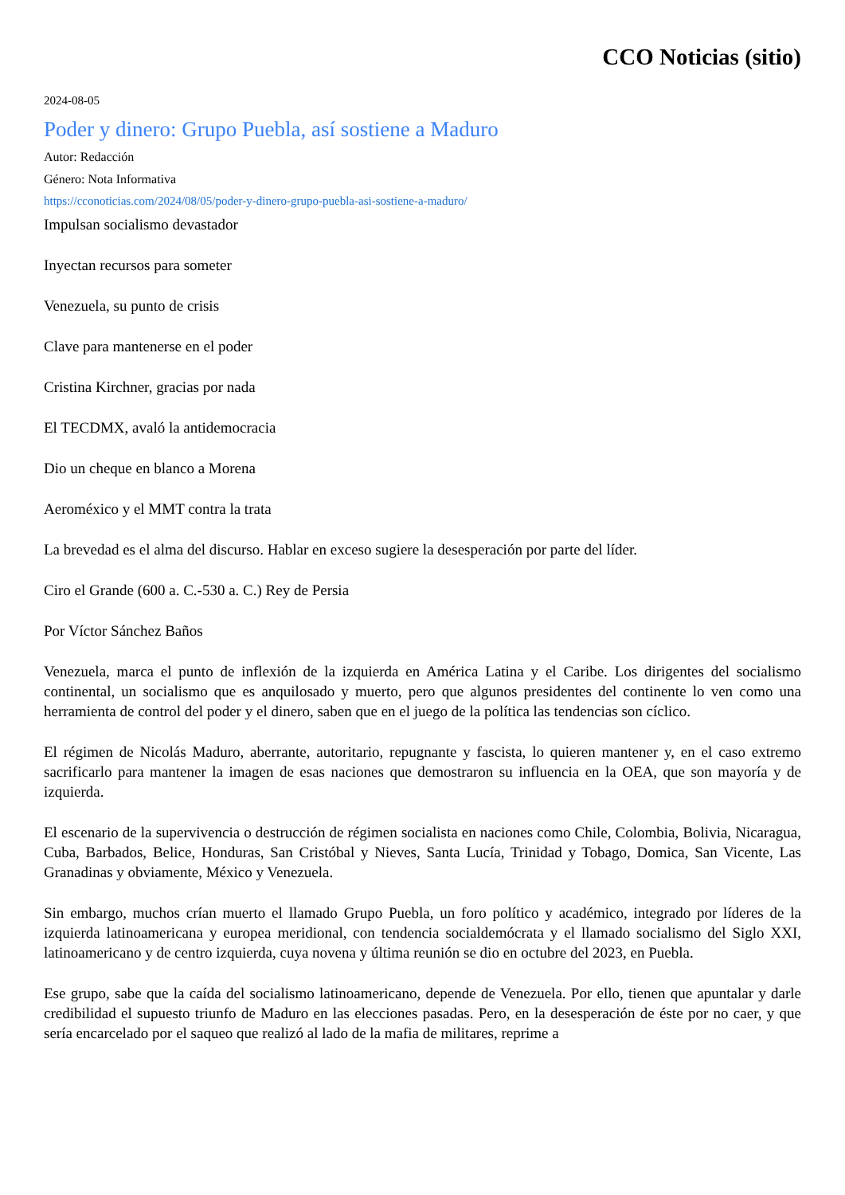CCO Noticias (sitio)
2024-08-05
Poder y dinero: Grupo Puebla, así sostiene a Maduro
Autor: Redacción
Género: Nota Informativa
https://cconoticias.com/2024/08/05/poder-y-dinero-grupo-puebla-asi-sostiene-a-maduro/
Impulsan socialismo devastador
Inyectan recursos para someter
Venezuela, su punto de crisis
Clave para mantenerse en el poder
Cristina Kirchner, gracias por nada
El TECDMX, avaló la antidemocracia
Dio un cheque en blanco a Morena
Aeroméxico y el MMT contra la trata
La brevedad es el alma del discurso. Hablar en exceso sugiere la desesperación por parte del líder.
Ciro el Grande (600 a. C.-530 a. C.) Rey de Persia
Por Víctor Sánchez Baños
Venezuela, marca el punto de inflexión de la izquierda en América Latina y el Caribe. Los dirigentes del socialismo continental, un socialismo que es anquilosado y muerto, pero que algunos presidentes del continente lo ven como una herramienta de control del poder y el dinero, saben que en el juego de la política las tendencias son cíclico.
El régimen de Nicolás Maduro, aberrante, autoritario, repugnante y fascista, lo quieren mantener y, en el caso extremo sacrificarlo para mantener la imagen de esas naciones que demostraron su influencia en la OEA, que son mayoría y de izquierda.
El escenario de la supervivencia o destrucción de régimen socialista en naciones como Chile, Colombia, Bolivia, Nicaragua, Cuba, Barbados, Belice, Honduras, San Cristóbal y Nieves, Santa Lucía, Trinidad y Tobago, Domica, San Vicente, Las Granadinas y obviamente, México y Venezuela.
Sin embargo, muchos crían muerto el llamado Grupo Puebla, un foro político y académico, integrado por líderes de la izquierda latinoamericana y europea meridional, con tendencia socialdemócrata y el llamado socialismo del Siglo XXI, latinoamericano y de centro izquierda, cuya novena y última reunión se dio en octubre del 2023, en Puebla.
Ese grupo, sabe que la caída del socialismo latinoamericano, depende de Venezuela. Por ello, tienen que apuntalar y darle credibilidad el supuesto triunfo de Maduro en las elecciones pasadas. Pero, en la desesperación de éste por no caer, y que sería encarcelado por el saqueo que realizó al lado de la mafia de militares, reprime a